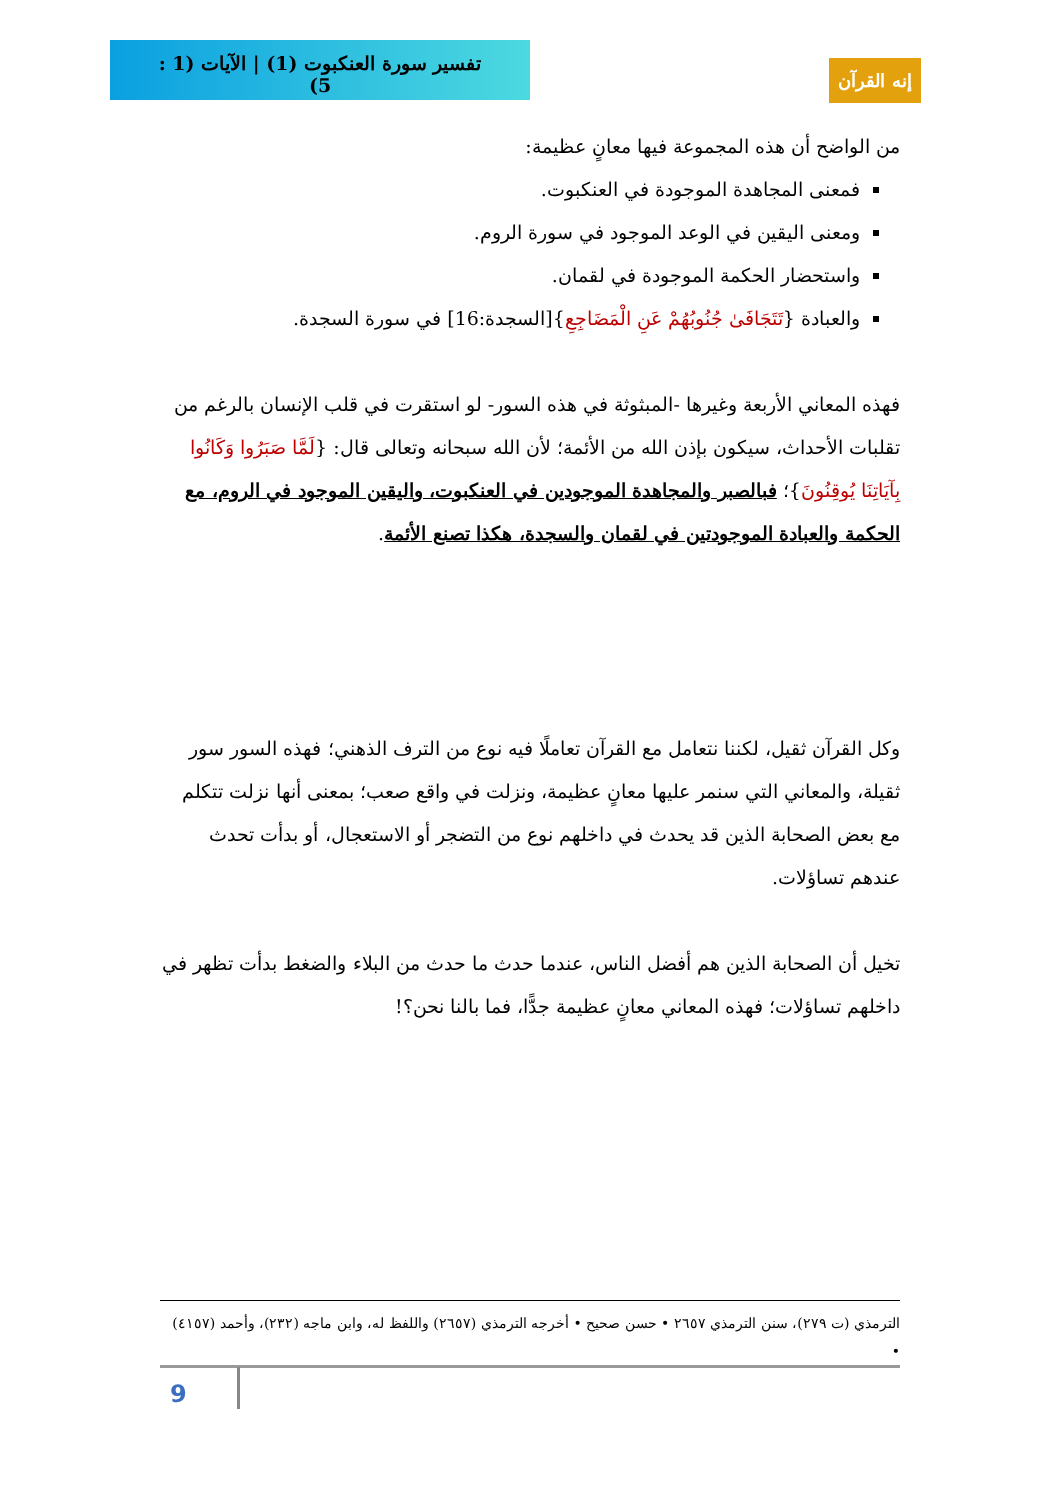تفسير سورة العنكبوت (1) | الآيات (1 : 5)
إنه القرآن
من الواضح أن هذه المجموعة فيها معانٍ عظيمة:
فمعنى المجاهدة الموجودة في العنكبوت.
ومعنى اليقين في الوعد الموجود في سورة الروم.
واستحضار الحكمة الموجودة في لقمان.
والعبادة {تَتَجَافَىٰ جُنُوبُهُمْ عَنِ الْمَضَاجِعِ}[السجدة:16] في سورة السجدة.
فهذه المعاني الأربعة وغيرها -المبثوثة في هذه السور- لو استقرت في قلب الإنسان بالرغم من تقلبات الأحداث، سيكون بإذن الله من الأئمة؛ لأن الله سبحانه وتعالى قال: {لَمَّا صَبَرُوا وَكَانُوا بِآيَاتِنَا يُوقِنُونَ}؛ فبالصبر والمجاهدة الموجودين في العنكبوت، واليقين الموجود في الروم، مع الحكمة والعبادة الموجودتين في لقمان والسجدة، هكذا تصنع الأئمة.
وكل القرآن ثقيل، لكننا نتعامل مع القرآن تعاملًا فيه نوع من الترف الذهني؛ فهذه السور سور ثقيلة، والمعاني التي سنمر عليها معانٍ عظيمة، ونزلت في واقع صعب؛ بمعنى أنها نزلت تتكلم مع بعض الصحابة الذين قد يحدث في داخلهم نوع من التضجر أو الاستعجال، أو بدأت تحدث عندهم تساؤلات.
تخيل أن الصحابة الذين هم أفضل الناس، عندما حدث ما حدث من البلاء والضغط بدأت تظهر في داخلهم تساؤلات؛ فهذه المعاني معانٍ عظيمة جدًّا، فما بالنا نحن؟!
الترمذي (ت ٢٧٩)، سنن الترمذي ٢٦٥٧ • حسن صحيح • أخرجه الترمذي (٢٦٥٧) واللفظ له، وابن ماجه (٢٣٢)، وأحمد (٤١٥٧) •
9